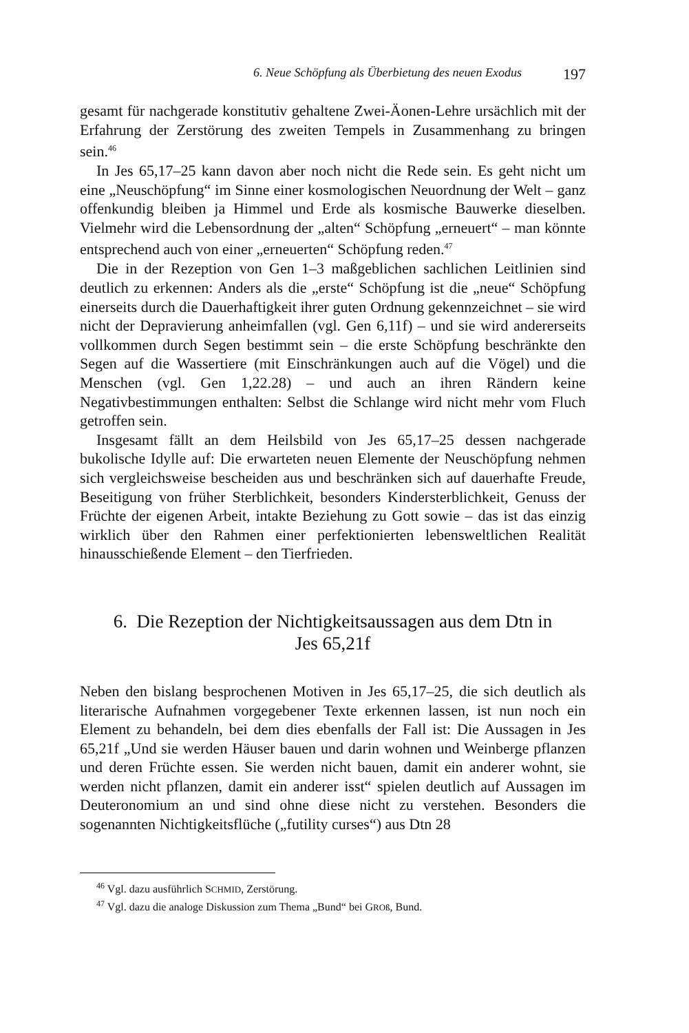6. Neue Schöpfung als Überbietung des neuen Exodus 197
gesamt für nachgerade konstitutiv gehaltene Zwei-Äonen-Lehre ursächlich mit der Erfahrung der Zerstörung des zweiten Tempels in Zusammenhang zu bringen sein.<sup>46</sup>
In Jes 65,17–25 kann davon aber noch nicht die Rede sein. Es geht nicht um eine „Neuschöpfung“ im Sinne einer kosmologischen Neuordnung der Welt – ganz offenkundig bleiben ja Himmel und Erde als kosmische Bauwerke dieselben. Vielmehr wird die Lebensordnung der „alten“ Schöpfung „erneuert“ – man könnte entsprechend auch von einer „erneuerten“ Schöpfung reden.<sup>47</sup>
Die in der Rezeption von Gen 1–3 maßgeblichen sachlichen Leitlinien sind deutlich zu erkennen: Anders als die „erste“ Schöpfung ist die „neue“ Schöpfung einerseits durch die Dauerhaftigkeit ihrer guten Ordnung gekennzeichnet – sie wird nicht der Depravierung anheimfallen (vgl. Gen 6,11f) – und sie wird andererseits vollkommen durch Segen bestimmt sein – die erste Schöpfung beschränkte den Segen auf die Wassertiere (mit Einschränkungen auch auf die Vögel) und die Menschen (vgl. Gen 1,22.28) – und auch an ihren Rändern keine Negativbestimmungen enthalten: Selbst die Schlange wird nicht mehr vom Fluch getroffen sein.
Insgesamt fällt an dem Heilsbild von Jes 65,17–25 dessen nachgerade bukolische Idylle auf: Die erwarteten neuen Elemente der Neuschöpfung nehmen sich vergleichsweise bescheiden aus und beschränken sich auf dauerhafte Freude, Beseitigung von früher Sterblichkeit, besonders Kindersterblichkeit, Genuss der Früchte der eigenen Arbeit, intakte Beziehung zu Gott sowie – das ist das einzig wirklich über den Rahmen einer perfektionierten lebensweltlichen Realität hinausschießende Element – den Tierfrieden.
6. Die Rezeption der Nichtigkeitsaussagen aus dem Dtn in
Jes 65,21f
Neben den bislang besprochenen Motiven in Jes 65,17–25, die sich deutlich als literarische Aufnahmen vorgegebener Texte erkennen lassen, ist nun noch ein Element zu behandeln, bei dem dies ebenfalls der Fall ist: Die Aussagen in Jes 65,21f „Und sie werden Häuser bauen und darin wohnen und Weinberge pflanzen und deren Früchte essen. Sie werden nicht bauen, damit ein anderer wohnt, sie werden nicht pflanzen, damit ein anderer isst“ spielen deutlich auf Aussagen im Deuteronomium an und sind ohne diese nicht zu verstehen. Besonders die sogenannten Nichtigkeitsflüche („futility curses“) aus Dtn 28
<sup>46</sup> Vgl. dazu ausführlich SCHMID, Zerstörung.
<sup>47</sup> Vgl. dazu die analoge Diskussion zum Thema „Bund“ bei GROß, Bund.